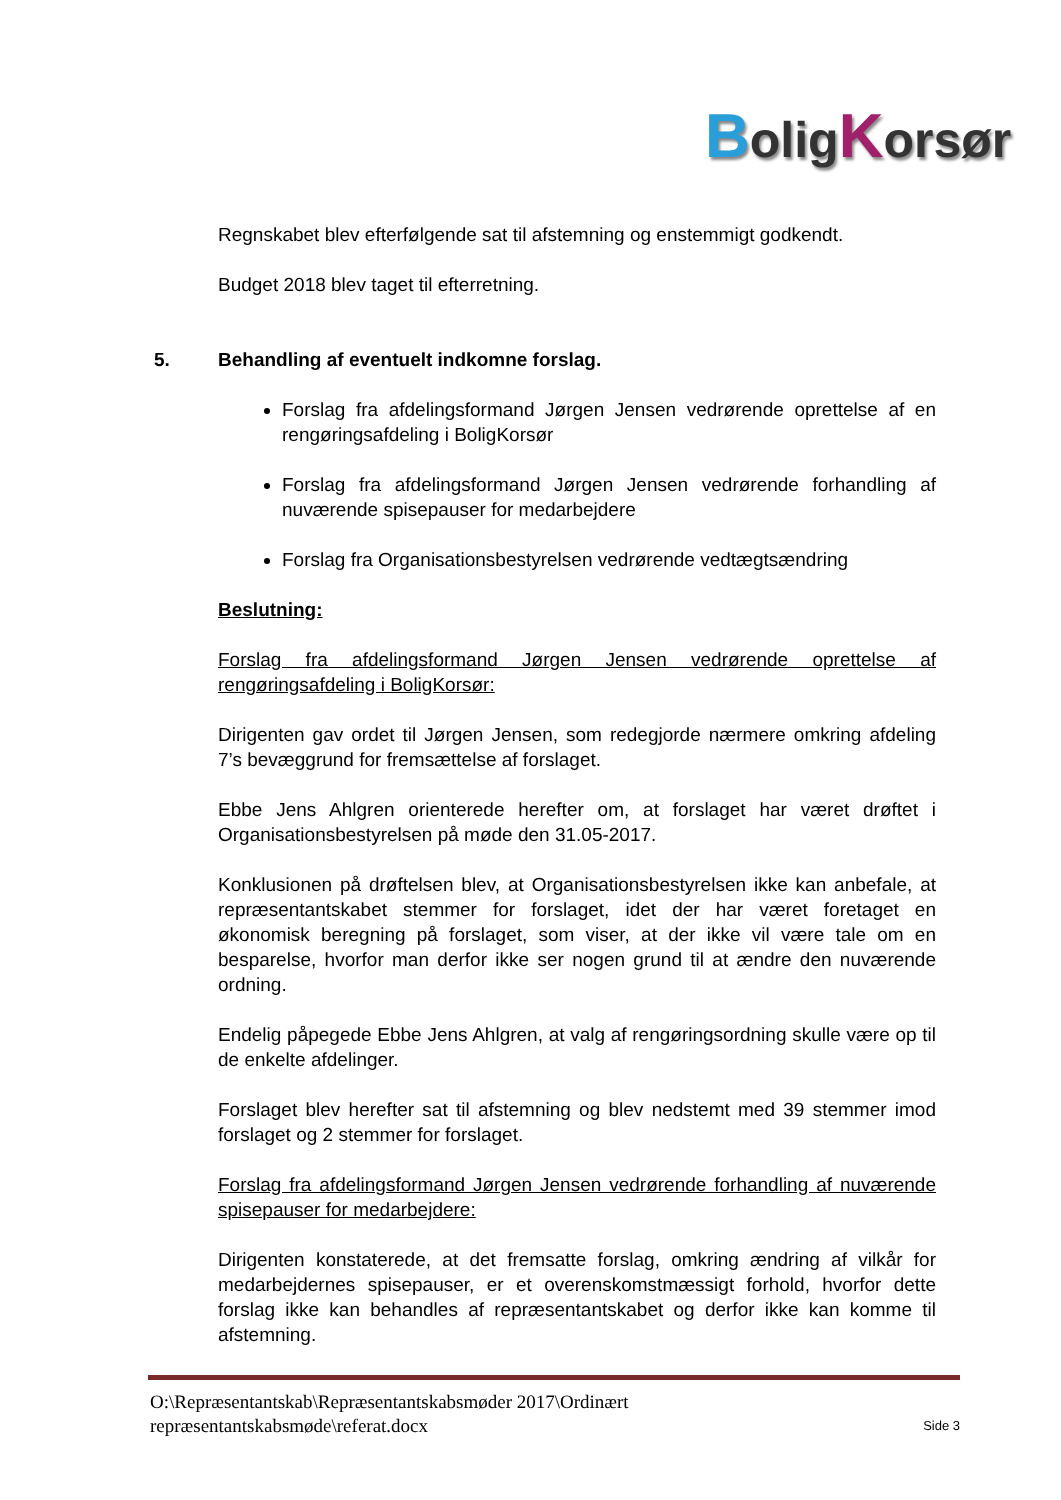BoligKorsør
Regnskabet blev efterfølgende sat til afstemning og enstemmigt godkendt.
Budget 2018 blev taget til efterretning.
5. Behandling af eventuelt indkomne forslag.
Forslag fra afdelingsformand Jørgen Jensen vedrørende oprettelse af en rengøringsafdeling i BoligKorsør
Forslag fra afdelingsformand Jørgen Jensen vedrørende forhandling af nuværende spisepauser for medarbejdere
Forslag fra Organisationsbestyrelsen vedrørende vedtægtsændring
Beslutning:
Forslag fra afdelingsformand Jørgen Jensen vedrørende oprettelse af rengøringsafdeling i BoligKorsør:
Dirigenten gav ordet til Jørgen Jensen, som redegjorde nærmere omkring afdeling 7’s bevæggrund for fremsættelse af forslaget.
Ebbe Jens Ahlgren orienterede herefter om, at forslaget har været drøftet i Organisationsbestyrelsen på møde den 31.05-2017.
Konklusionen på drøftelsen blev, at Organisationsbestyrelsen ikke kan anbefale, at repræsentantskabet stemmer for forslaget, idet der har været foretaget en økonomisk beregning på forslaget, som viser, at der ikke vil være tale om en besparelse, hvorfor man derfor ikke ser nogen grund til at ændre den nuværende ordning.
Endelig påpegede Ebbe Jens Ahlgren, at valg af rengøringsordning skulle være op til de enkelte afdelinger.
Forslaget blev herefter sat til afstemning og blev nedstemt med 39 stemmer imod forslaget og 2 stemmer for forslaget.
Forslag fra afdelingsformand Jørgen Jensen vedrørende forhandling af nuværende spisepauser for medarbejdere:
Dirigenten konstaterede, at det fremsatte forslag, omkring ændring af vilkår for medarbejdernes spisepauser, er et overenskomstmæssigt forhold, hvorfor dette forslag ikke kan behandles af repræsentantskabet og derfor ikke kan komme til afstemning.
O:\Repræsentantskab\Repræsentantskabsmøder 2017\Ordinært
repræsentantskabsmøde\referat.docx
Side 3